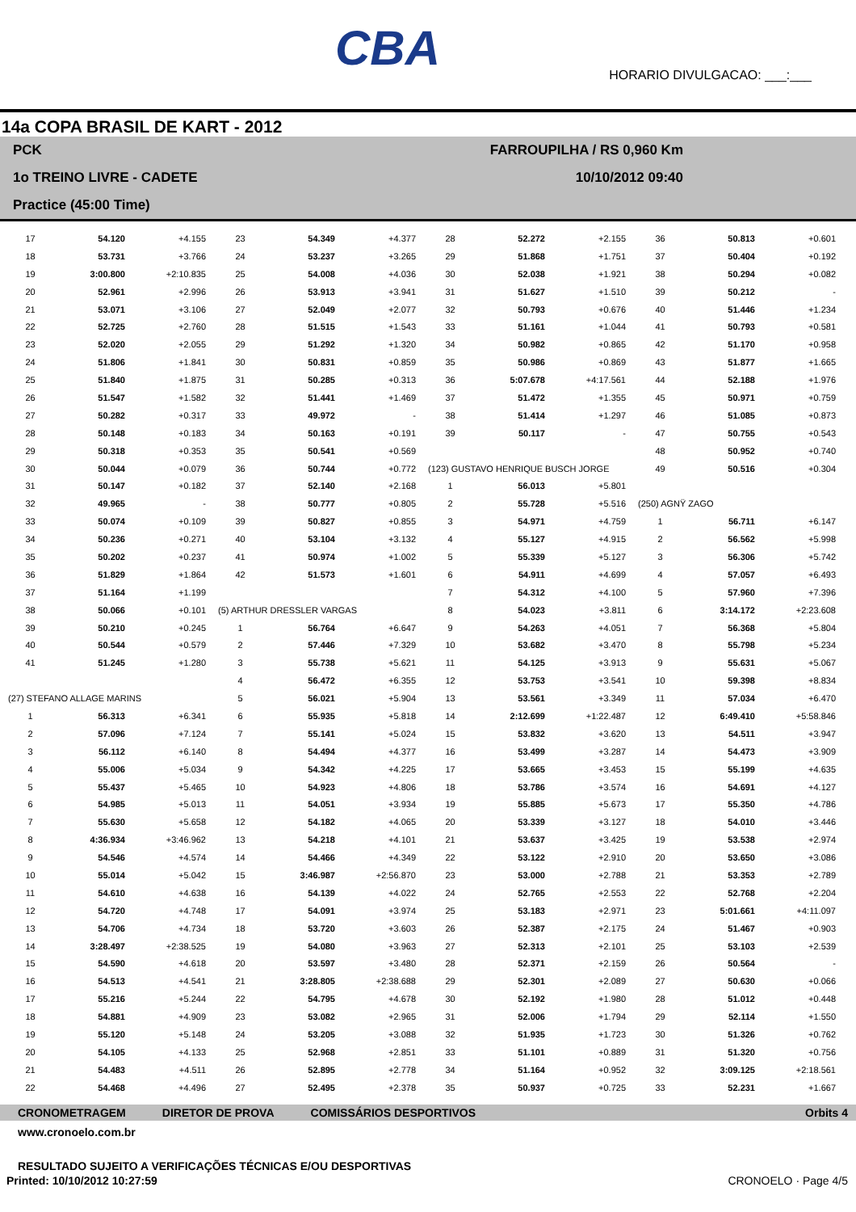CBA
HORARIO DIVULGACAO: ___:___
14a COPA BRASIL DE KART - 2012
PCK
1o TREINO LIVRE - CADETE
Practice (45:00 Time)
FARROUPILHA / RS 0,960 Km
10/10/2012 09:40
| 17 | 54.120 | +4.155 |
| 18 | 53.731 | +3.766 |
| 19 | 3:00.800 | +2:10.835 |
| 20 | 52.961 | +2.996 |
| 21 | 53.071 | +3.106 |
| 22 | 52.725 | +2.760 |
| 23 | 52.020 | +2.055 |
| 24 | 51.806 | +1.841 |
| 25 | 51.840 | +1.875 |
| 26 | 51.547 | +1.582 |
| 27 | 50.282 | +0.317 |
| 28 | 50.148 | +0.183 |
| 29 | 50.318 | +0.353 |
| 30 | 50.044 | +0.079 |
| 31 | 50.147 | +0.182 |
| 32 | 49.965 | - |
| 33 | 50.074 | +0.109 |
| 34 | 50.236 | +0.271 |
| 35 | 50.202 | +0.237 |
| 36 | 51.829 | +1.864 |
| 37 | 51.164 | +1.199 |
| 38 | 50.066 | +0.101 |
| 39 | 50.210 | +0.245 |
| 40 | 50.544 | +0.579 |
| 41 | 51.245 | +1.280 |
| (27) STEFANO ALLAGE MARINS | | |
| 1 | 56.313 | +6.341 |
| 2 | 57.096 | +7.124 |
| 3 | 56.112 | +6.140 |
| 4 | 55.006 | +5.034 |
| 5 | 55.437 | +5.465 |
| 6 | 54.985 | +5.013 |
| 7 | 55.630 | +5.658 |
| 8 | 4:36.934 | +3:46.962 |
| 9 | 54.546 | +4.574 |
| 10 | 55.014 | +5.042 |
| 11 | 54.610 | +4.638 |
| 12 | 54.720 | +4.748 |
| 13 | 54.706 | +4.734 |
| 14 | 3:28.497 | +2:38.525 |
| 15 | 54.590 | +4.618 |
| 16 | 54.513 | +4.541 |
| 17 | 55.216 | +5.244 |
| 18 | 54.881 | +4.909 |
| 19 | 55.120 | +5.148 |
| 20 | 54.105 | +4.133 |
| 21 | 54.483 | +4.511 |
| 22 | 54.468 | +4.496 |
| 23 | 54.349 | +4.377 |
| 24 | 53.237 | +3.265 |
| 25 | 54.008 | +4.036 |
| 26 | 53.913 | +3.941 |
| 27 | 52.049 | +2.077 |
| 28 | 51.515 | +1.543 |
| 29 | 51.292 | +1.320 |
| 30 | 50.831 | +0.859 |
| 31 | 50.285 | +0.313 |
| 32 | 51.441 | +1.469 |
| 33 | 49.972 | - |
| 34 | 50.163 | +0.191 |
| 35 | 50.541 | +0.569 |
| 36 | 50.744 | +0.772 |
| 37 | 52.140 | +2.168 |
| 38 | 50.777 | +0.805 |
| 39 | 50.827 | +0.855 |
| 40 | 53.104 | +3.132 |
| 41 | 50.974 | +1.002 |
| 42 | 51.573 | +1.601 |
| (5) ARTHUR DRESSLER VARGAS | | |
| 1 | 56.764 | +6.647 |
| 2 | 57.446 | +7.329 |
| 3 | 55.738 | +5.621 |
| 4 | 56.472 | +6.355 |
| 5 | 56.021 | +5.904 |
| 6 | 55.935 | +5.818 |
| 7 | 55.141 | +5.024 |
| 8 | 54.494 | +4.377 |
| 9 | 54.342 | +4.225 |
| 10 | 54.923 | +4.806 |
| 11 | 54.051 | +3.934 |
| 12 | 54.182 | +4.065 |
| 13 | 54.218 | +4.101 |
| 14 | 54.466 | +4.349 |
| 15 | 3:46.987 | +2:56.870 |
| 16 | 54.139 | +4.022 |
| 17 | 54.091 | +3.974 |
| 18 | 53.720 | +3.603 |
| 19 | 54.080 | +3.963 |
| 20 | 53.597 | +3.480 |
| 21 | 3:28.805 | +2:38.688 |
| 22 | 54.795 | +4.678 |
| 23 | 53.082 | +2.965 |
| 24 | 53.205 | +3.088 |
| 25 | 52.968 | +2.851 |
| 26 | 52.895 | +2.778 |
| 27 | 52.495 | +2.378 |
| 28 | 52.272 | +2.155 |
| 29 | 51.868 | +1.751 |
| 30 | 52.038 | +1.921 |
| 31 | 51.627 | +1.510 |
| 32 | 50.793 | +0.676 |
| 33 | 51.161 | +1.044 |
| 34 | 50.982 | +0.865 |
| 35 | 50.986 | +0.869 |
| 36 | 5:07.678 | +4:17.561 |
| 37 | 51.472 | +1.355 |
| 38 | 51.414 | +1.297 |
| 39 | 50.117 | - |
| (123) GUSTAVO HENRIQUE BUSCH JORGE | | |
| 1 | 56.013 | +5.801 |
| 2 | 55.728 | +5.516 |
| 3 | 54.971 | +4.759 |
| 4 | 55.127 | +4.915 |
| 5 | 55.339 | +5.127 |
| 6 | 54.911 | +4.699 |
| 7 | 54.312 | +4.100 |
| 8 | 54.023 | +3.811 |
| 9 | 54.263 | +4.051 |
| 10 | 53.682 | +3.470 |
| 11 | 54.125 | +3.913 |
| 12 | 53.753 | +3.541 |
| 13 | 53.561 | +3.349 |
| 14 | 2:12.699 | +1:22.487 |
| 15 | 53.832 | +3.620 |
| 16 | 53.499 | +3.287 |
| 17 | 53.665 | +3.453 |
| 18 | 53.786 | +3.574 |
| 19 | 55.885 | +5.673 |
| 20 | 53.339 | +3.127 |
| 21 | 53.637 | +3.425 |
| 22 | 53.122 | +2.910 |
| 23 | 53.000 | +2.788 |
| 24 | 52.765 | +2.553 |
| 25 | 53.183 | +2.971 |
| 26 | 52.387 | +2.175 |
| 27 | 52.313 | +2.101 |
| 28 | 52.371 | +2.159 |
| 29 | 52.301 | +2.089 |
| 30 | 52.192 | +1.980 |
| 31 | 52.006 | +1.794 |
| 32 | 51.935 | +1.723 |
| 33 | 51.101 | +0.889 |
| 34 | 51.164 | +0.952 |
| 35 | 50.937 | +0.725 |
| 36 | 50.813 | +0.601 |
| 37 | 50.404 | +0.192 |
| 38 | 50.294 | +0.082 |
| 39 | 50.212 | - |
| 40 | 51.446 | +1.234 |
| 41 | 50.793 | +0.581 |
| 42 | 51.170 | +0.958 |
| 43 | 51.877 | +1.665 |
| 44 | 52.188 | +1.976 |
| 45 | 50.971 | +0.759 |
| 46 | 51.085 | +0.873 |
| 47 | 50.755 | +0.543 |
| 48 | 50.952 | +0.740 |
| 49 | 50.516 | +0.304 |
| (250) AGNŸ ZAGO | | |
| 1 | 56.711 | +6.147 |
| 2 | 56.562 | +5.998 |
| 3 | 56.306 | +5.742 |
| 4 | 57.057 | +6.493 |
| 5 | 57.960 | +7.396 |
| 6 | 3:14.172 | +2:23.608 |
| 7 | 56.368 | +5.804 |
| 8 | 55.798 | +5.234 |
| 9 | 55.631 | +5.067 |
| 10 | 59.398 | +8.834 |
| 11 | 57.034 | +6.470 |
| 12 | 6:49.410 | +5:58.846 |
| 13 | 54.511 | +3.947 |
| 14 | 54.473 | +3.909 |
| 15 | 55.199 | +4.635 |
| 16 | 54.691 | +4.127 |
| 17 | 55.350 | +4.786 |
| 18 | 54.010 | +3.446 |
| 19 | 53.538 | +2.974 |
| 20 | 53.650 | +3.086 |
| 21 | 53.353 | +2.789 |
| 22 | 52.768 | +2.204 |
| 23 | 5:01.661 | +4:11.097 |
| 24 | 51.467 | +0.903 |
| 25 | 53.103 | +2.539 |
| 26 | 50.564 | - |
| 27 | 50.630 | +0.066 |
| 28 | 51.012 | +0.448 |
| 29 | 52.114 | +1.550 |
| 30 | 51.326 | +0.762 |
| 31 | 51.320 | +0.756 |
| 32 | 3:09.125 | +2:18.561 |
| 33 | 52.231 | +1.667 |
CRONOMETRAGEM DIRETOR DE PROVA COMISSÁRIOS DESPORTIVOS Orbits 4
www.cronoelo.com.br
RESULTADO SUJEITO A VERIFICAÇÕES TÉCNICAS E/OU DESPORTIVAS
Printed: 10/10/2012 10:27:59 CRONOELO · Page 4/5